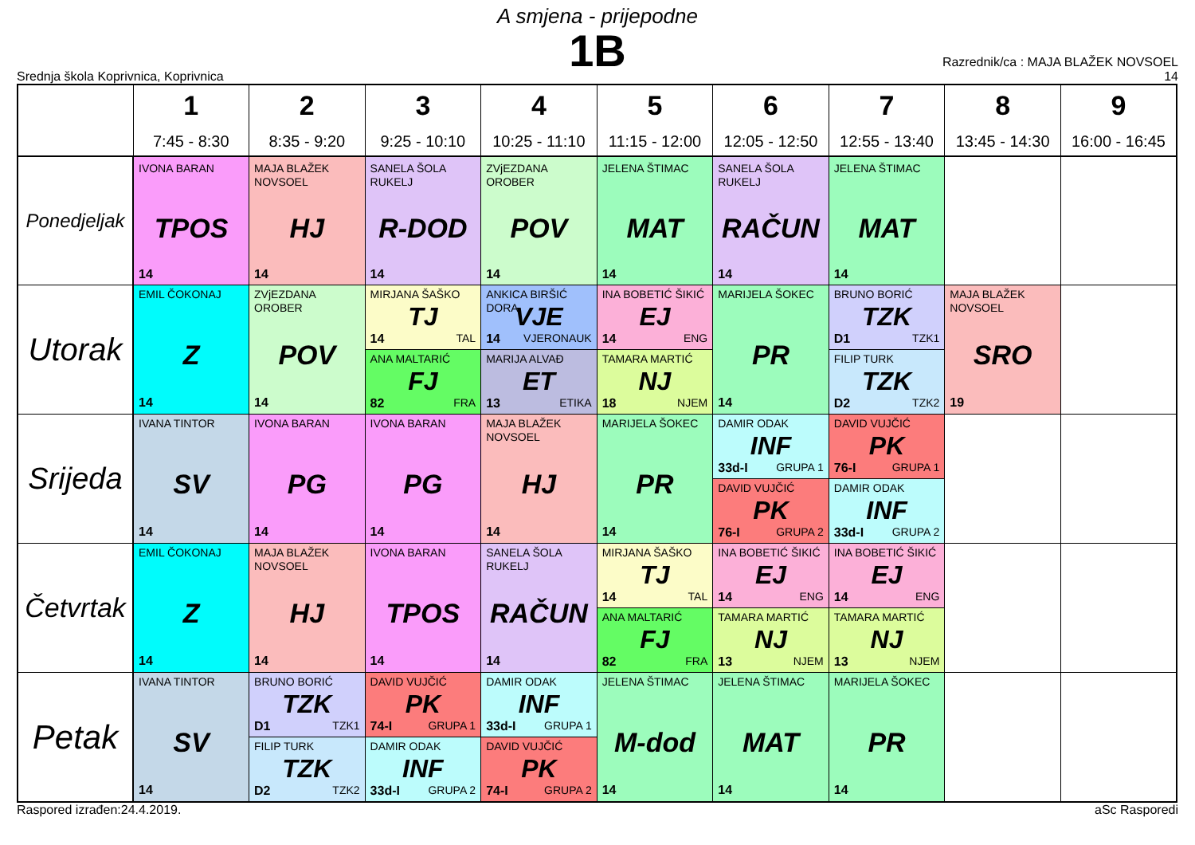A smjena - prijepodne
1B
Srednja škola Koprivnica, Koprivnica
Razrednik/ca : MAJA BLAŽEK NOVSOEL
14
| | 1 7:45 - 8:30 | 2 8:35 - 9:20 | 3 9:25 - 10:10 | 4 10:25 - 11:10 | 5 11:15 - 12:00 | 6 12:05 - 12:50 | 7 12:55 - 13:40 | 8 13:45 - 14:30 | 9 16:00 - 16:45 |
| --- | --- | --- | --- | --- | --- | --- | --- | --- | --- |
| Ponedjeljak | IVONA BARAN TPOS 14 | MAJA BLAŽEK NOVSOEL HJ 14 | SANELA ŠOLA RUKELJ R-DOD 14 | ZVjEZDANA OROBER POV 14 | JELENA ŠTIMAC MAT 14 | SANELA ŠOLA RUKELJ RAČUN 14 | JELENA ŠTIMAC MAT 14 | | |
| Utorak | EMIL ČOKONAJ Z 14 | ZVjEZDANA OROBER POV 14 | MIRJANA ŠAŠKO TJ 14 TAL | ANKICA BIRŠIĆ DORA VJE 14 VJERONAUK | INA BOBETIĆ ŠIKIĆ EJ 14 ENG | MARIJELA ŠOKEC PR 14 | BRUNO BORIĆ TZK D1 TZK1 | MAJA BLAŽEK NOVSOEL SRO 19 | |
| | | | ANA MALTARIĆ FJ 82 FRA | MARIJA ALVAĐ ET 13 ETIKA | TAMARA MARTIĆ NJ 18 NJEM | | FILIP TURK TZK D2 TZK2 | | |
| Srijeda | IVANA TINTOR SV 14 | IVONA BARAN PG 14 | IVONA BARAN PG 14 | MAJA BLAŽEK NOVSOEL HJ 14 | MARIJELA ŠOKEC PR 14 | DAMIR ODAK INF 33d-I GRUPA 1 | DAVID VUJČIĆ PK 76-I GRUPA 1 | | |
| | | | | | | DAVID VUJČIĆ PK 76-I GRUPA 2 | DAMIR ODAK INF 33d-I GRUPA 2 | | |
| Četvrtak | EMIL ČOKONAJ Z 14 | MAJA BLAŽEK NOVSOEL HJ 14 | IVONA BARAN TPOS 14 | SANELA ŠOLA RUKELJ RAČUN 14 | MIRJANA ŠAŠKO TJ 14 TAL | INA BOBETIĆ ŠIKIĆ EJ 14 ENG | INA BOBETIĆ ŠIKIĆ EJ 14 ENG | | |
| | | | | | ANA MALTARIĆ FJ 82 FRA | TAMARA MARTIĆ NJ 13 NJEM | TAMARA MARTIĆ NJ 13 NJEM | | |
| Petak | IVANA TINTOR SV 14 | BRUNO BORIĆ TZK D1 TZK1 | DAVID VUJČIĆ PK 74-I GRUPA 1 | DAMIR ODAK INF 33d-I GRUPA 1 | JELENA ŠTIMAC M-dod 14 | JELENA ŠTIMAC MAT 14 | MARIJELA ŠOKEC PR 14 | | |
| | | FILIP TURK TZK D2 TZK2 | DAMIR ODAK INF 33d-I GRUPA 2 | DAVID VUJČIĆ PK 74-I GRUPA 2 | | | | | |
Raspored izrađen:24.4.2019. aSc Rasporedi